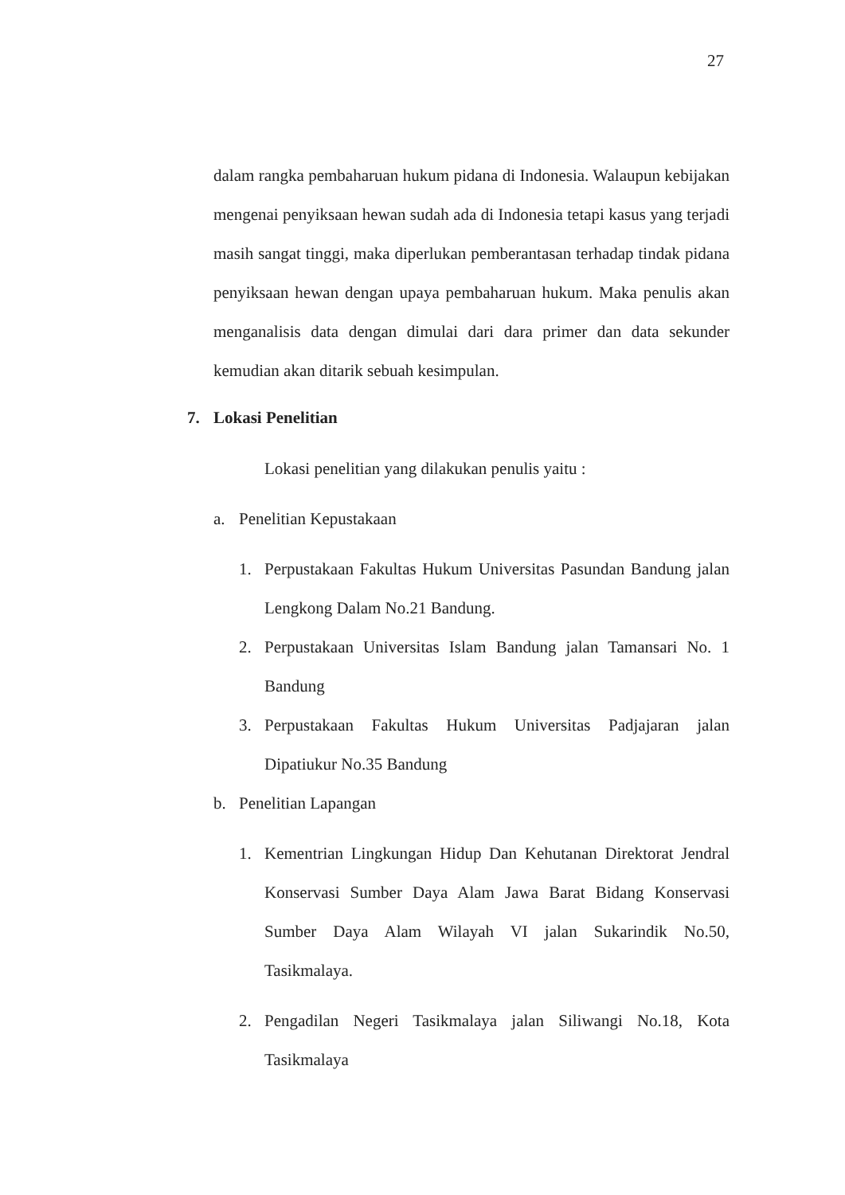27
dalam rangka pembaharuan hukum pidana di Indonesia. Walaupun kebijakan mengenai penyiksaan hewan sudah ada di Indonesia tetapi kasus yang terjadi masih sangat tinggi, maka diperlukan pemberantasan terhadap tindak pidana penyiksaan hewan dengan upaya pembaharuan hukum. Maka penulis akan menganalisis data dengan dimulai dari dara primer dan data sekunder kemudian akan ditarik sebuah kesimpulan.
7. Lokasi Penelitian
Lokasi penelitian yang dilakukan penulis yaitu :
a. Penelitian Kepustakaan
1. Perpustakaan Fakultas Hukum Universitas Pasundan Bandung jalan Lengkong Dalam No.21 Bandung.
2. Perpustakaan Universitas Islam Bandung jalan Tamansari No. 1 Bandung
3. Perpustakaan Fakultas Hukum Universitas Padjajaran jalan Dipatiukur No.35 Bandung
b. Penelitian Lapangan
1. Kementrian Lingkungan Hidup Dan Kehutanan Direktorat Jendral Konservasi Sumber Daya Alam Jawa Barat Bidang Konservasi Sumber Daya Alam Wilayah VI jalan Sukarindik No.50, Tasikmalaya.
2. Pengadilan Negeri Tasikmalaya jalan Siliwangi No.18, Kota Tasikmalaya